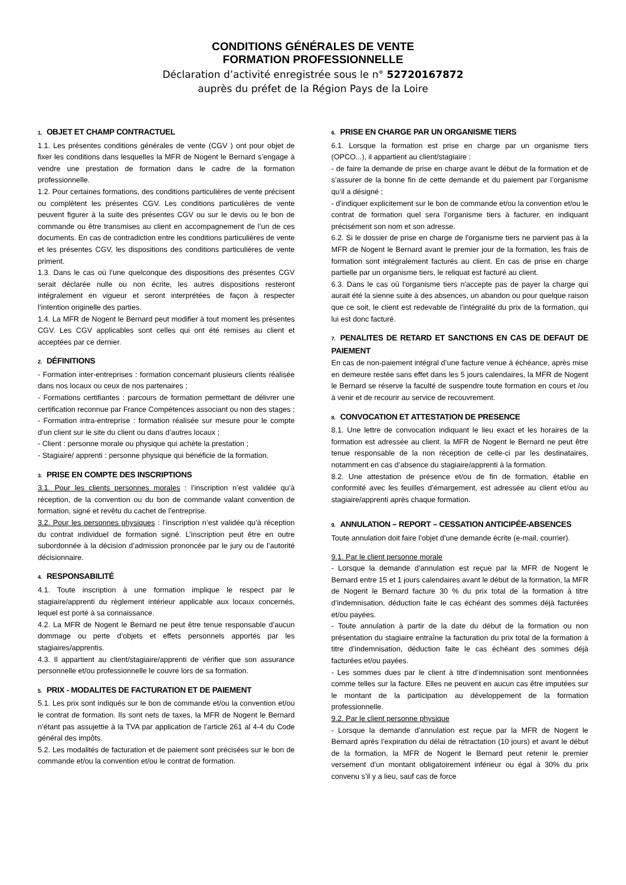CONDITIONS GÉNÉRALES DE VENTE
FORMATION PROFESSIONNELLE
Déclaration d’activité enregistrée sous le n° 52720167872
auprès du préfet de la Région Pays de la Loire
1. OBJET ET CHAMP CONTRACTUEL
1.1. Les présentes conditions générales de vente (CGV ) ont pour objet de fixer les conditions dans lesquelles la MFR de Nogent le Bernard s’engage à vendre une prestation de formation dans le cadre de la formation professionnelle.
1.2. Pour certaines formations, des conditions particulières de vente précisent ou complètent les présentes CGV. Les conditions particulières de vente peuvent figurer à la suite des présentes CGV ou sur le devis ou le bon de commande ou être transmises au client en accompagnement de l’un de ces documents. En cas de contradiction entre les conditions particulières de vente et les présentes CGV, les dispositions des conditions particulières de vente priment.
1.3. Dans le cas où l’une quelconque des dispositions des présentes CGV serait déclarée nulle ou non écrite, les autres dispositions resteront intégralement en vigueur et seront interprétées de façon à respecter l’intention originelle des parties.
1.4. La MFR de Nogent le Bernard peut modifier à tout moment les présentes CGV. Les CGV applicables sont celles qui ont été remises au client et acceptées par ce dernier.
2. DÉFINITIONS
- Formation inter-entreprises : formation concernant plusieurs clients réalisée dans nos locaux ou ceux de nos partenaires ;
- Formations certifiantes : parcours de formation permettant de délivrer une certification reconnue par France Compétences associant ou non des stages ;
- Formation intra-entreprise : formation réalisée sur mesure pour le compte d’un client sur le site du client ou dans d’autres locaux ;
- Client : personne morale ou physique qui achète la prestation ;
- Stagiaire/ apprenti : personne physique qui bénéficie de la formation.
3. PRISE EN COMPTE DES INSCRIPTIONS
3.1. Pour les clients personnes morales : l’inscription n’est validée qu’à réception, de la convention ou du bon de commande valant convention de formation, signé et revêtu du cachet de l’entreprise.
3.2. Pour les personnes physiques : l’inscription n’est validée qu’à réception du contrat individuel de formation signé. L’inscription peut être en outre subordonnée à la décision d’admission prononcée par le jury ou de l’autorité décisionnaire.
4. RESPONSABILITÉ
4.1. Toute inscription à une formation implique le respect par le stagiaire/apprenti du règlement intérieur applicable aux locaux concernés, lequel est porté à sa connaissance.
4.2. La MFR de Nogent le Bernard ne peut être tenue responsable d’aucun dommage ou perte d’objets et effets personnels apportés par les stagiaires/apprentis.
4.3. Il appartient au client/stagiaire/apprenti de vérifier que son assurance personnelle et/ou professionnelle le couvre lors de sa formation.
5. PRIX - MODALITES DE FACTURATION ET DE PAIEMENT
5.1. Les prix sont indiqués sur le bon de commande et/ou la convention et/ou le contrat de formation. Ils sont nets de taxes, la MFR de Nogent le Bernard n’étant pas assujettie à la TVA par application de l’article 261 al 4-4 du Code général des impôts.
5.2. Les modalités de facturation et de paiement sont précisées sur le bon de commande et/ou la convention et/ou le contrat de formation.
6. PRISE EN CHARGE PAR UN ORGANISME TIERS
6.1. Lorsque la formation est prise en charge par un organisme tiers (OPCO...), il appartient au client/stagiaire :
- de faire la demande de prise en charge avant le début de la formation et de s’assurer de la bonne fin de cette demande et du paiement par l’organisme qu’il a désigné ;
- d'indiquer explicitement sur le bon de commande et/ou la convention et/ou le contrat de formation quel sera l’organisme tiers à facturer, en indiquant précisément son nom et son adresse.
6.2. Si le dossier de prise en charge de l'organisme tiers ne parvient pas à la MFR de Nogent le Bernard avant le premier jour de la formation, les frais de formation sont intégralement facturés au client. En cas de prise en charge partielle par un organisme tiers, le reliquat est facturé au client.
6.3. Dans le cas où l'organisme tiers n'accepte pas de payer la charge qui aurait été la sienne suite à des absences, un abandon ou pour quelque raison que ce soit, le client est redevable de l’intégralité du prix de la formation, qui lui est donc facturé.
7. PENALITES DE RETARD ET SANCTIONS EN CAS DE DEFAUT DE PAIEMENT
En cas de non-paiement intégral d’une facture venue à échéance, après mise en demeure restée sans effet dans les 5 jours calendaires, la MFR de Nogent le Bernard se réserve la faculté de suspendre toute formation en cours et /ou à venir et de recourir au service de recouvrement.
8. CONVOCATION ET ATTESTATION DE PRESENCE
8.1. Une lettre de convocation indiquant le lieu exact et les horaires de la formation est adressée au client. la MFR de Nogent le Bernard ne peut être tenue responsable de la non réception de celle-ci par les destinataires, notamment en cas d’absence du stagiaire/apprenti à la formation.
8.2. Une attestation de présence et/ou de fin de formation, établie en conformité avec les feuilles d’émargement, est adressée au client et/ou au stagiaire/apprenti après chaque formation.
9. ANNULATION – REPORT – CESSATION ANTICIPÉE-ABSENCES
Toute annulation doit faire l’objet d’une demande écrite (e-mail, courrier).
9.1. Par le client personne morale
- Lorsque la demande d’annulation est reçue par la MFR de Nogent le Bernard entre 15 et 1 jours calendaires avant le début de la formation, la MFR de Nogent le Bernard facture 30 % du prix total de la formation à titre d’indemnisation, déduction faite le cas échéant des sommes déjà facturées et/ou payées.
- Toute annulation à partir de la date du début de la formation ou non présentation du stagiaire entraîne la facturation du prix total de la formation à titre d’indemnisation, déduction faite le cas échéant des sommes déjà facturées et/ou payées.
- Les sommes dues par le client à titre d’indemnisation sont mentionnées comme telles sur la facture. Elles ne peuvent en aucun cas être imputées sur le montant de la participation au développement de la formation professionnelle.
9.2. Par le client personne physique
- Lorsque la demande d’annulation est reçue par la MFR de Nogent le Bernard après l’expiration du délai de rétractation (10 jours) et avant le début de la formation, la MFR de Nogent le Bernard peut retenir le premier versement d’un montant obligatoirement inférieur ou égal à 30% du prix convenu s’il y a lieu, sauf cas de force